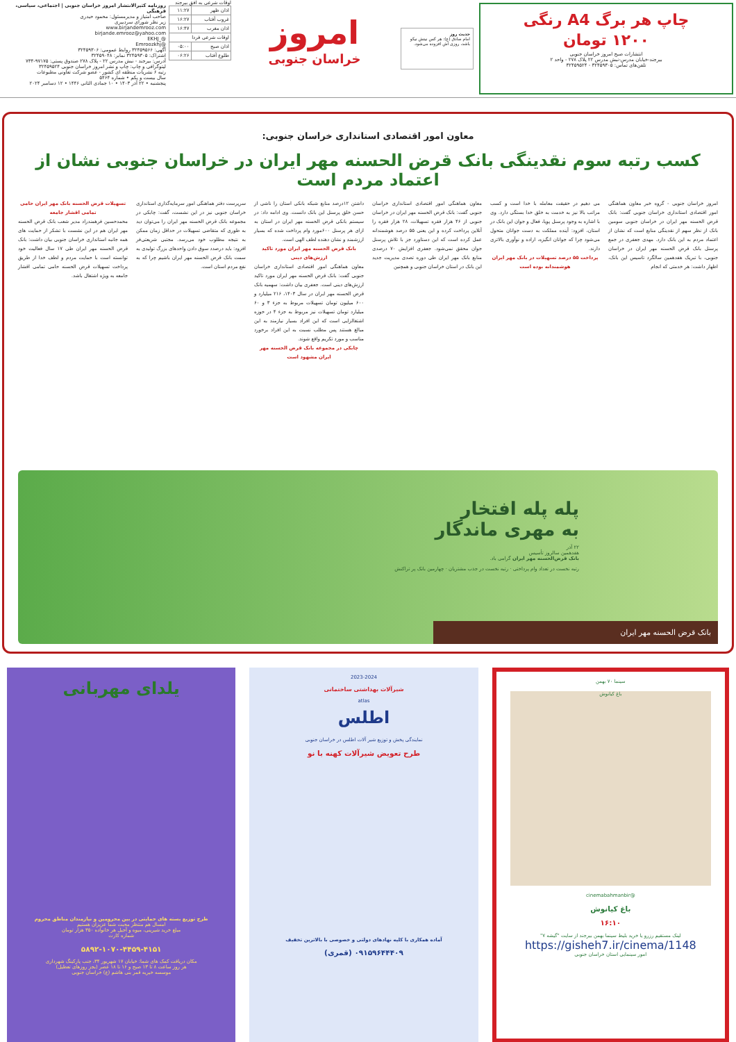چاپ هر برگ A4 رنگی
۱۲۰۰ تومان
انتشارات صبح امروز خراسان جنوبی
بیرجند-خیابان مدرس-نبش مدرس ۲۲ پلاک ۲۷۸ - واحد ۲
تلفن‌های تماس: ۳۲۴۵۹۳۰۵ - ۳۲۴۵۹۵۲۴
حدیث روز
امام صادق (ع): هر کس نیتش نیکو باشد، روزی اش افزوده می‌شود.
امروز
خراسان جنوبی
اوقات شرعی به افق بیرجند
| اذان ظهر | ۱۱:۲۷ |
| غروب آفتاب | ۱۶:۲۷ |
| اذان مغرب | ۱۶:۴۷ |
| اوقات شرعی فردا | |
| اذان صبح | ۰۵:۰۰ |
| طلوع آفتاب | ۰۶:۲۶ |
روزنامه کثیرالانتشار امروز خراسان جنوبی | اجتماعی، سیاسی، فرهنگی
صاحب امتیاز و مدیرمسئول: محمود حیدری
زیر نظر شورای سردبیری
www.birjandemrooz.com
birjande.emrooz@yahoo.com
@_EKHJ
@Emroozkhj
آگهی: ۳۲۴۵۹۵۶۶ روابط عمومی: ۳۲۴۵۹۳۰۶
اشتراک: ۳۲۴۵۹۳۰۵ نمابر: ۳۲۴۵۹۰۴۸
آدرس: بیرجند - نبش مدرس ۲۲ - پلاک ۲۷۸ صندوق پستی: ۹۷۱۷۵-۷۳۴
لیتوگرافی و چاپ: چاپ و نشر امروز خراسان جنوبی ۳۲۴۵۹۵۲۴
رتبه ۶ نشریات منطقه ای کشور - عضو شرکت تعاونی مطبوعات
سال بیست و یکم • شماره ۵۴۶۴
پنجشنبه • ۲۲ آذر ۱۴۰۳ • ۱۰ جمادی الثانی ۱۴۴۶ • ۱۲ دسامبر ۲۰۲۴
معاون امور اقتصادی استانداری خراسان جنوبی:
کسب رتبه سوم نقدینگی بانک قرض الحسنه مهر ایران در خراسان جنوبی نشان از اعتماد مردم است
امروز خراسان جنوبی - گروه خبر معاون هماهنگی امور اقتصادی استانداری خراسان جنوبی گفت: بانک قرض الحسنه مهر ایران در خراسان جنوبی سومین بانک از نظر سهم از نقدینگی منابع است که نشان از اعتماد مردم به این بانک دارد. مهدی جعفری در جمع پرسنل بانک قرض الحسنه مهر ایران در خراسان جنوبی، با تبریک هفدهمین سالگرد تاسیس این بانک، اظهار داشت: هر خدمتی که انجام
می دهیم در حقیقت معامله با خدا است و کسب مراتب بالا نیز به خدمت به خلق خدا بستگی دارد. وی با اشاره به وجود پرسنل پویا، فعال و جوان این بانک در استان، افزود: آینده مملکت به دست جوانان متحول می‌شود چرا که جوانان انگیزه، اراده و نوآوری بالاتری دارند.
پرداخت ۵۵ درصد تسهیلات در بانک مهر ایران هوشمندانه بوده است
معاون هماهنگی امور اقتصادی استانداری خراسان جنوبی گفت: بانک قرض الحسنه مهر ایران در خراسان جنوبی از ۴۶ هزار فقره تسهیلات، ۲۸ هزار فقره را آنلاین پرداخت کرده و این یعنی ۵۵ درصد هوشمندانه عمل کرده است که این دستاورد جز با تلاش پرسنل جوان محقق نمی‌شود. جعفری افزایش ۷۰ درصدی منابع بانک مهر ایران طی دوره تصدی مدیریت جدید این بانک در استان خراسان جنوبی و همچنین
داشتن ۱۲درصد منابع شبکه بانکی استان را ناشی از حسن خلق پرسنل این بانک دانست. وی ادامه داد: در سیستم بانکی قرض الحسنه مهر ایران در استان به ازای هر پرسنل ۶۰۰مورد وام پرداخت شده که بسیار ارزشمند و نشان دهنده لطف الهی است.
بانک قرض الحسنه مهر ایران مورد تاکید ارزش‌های دینی
معاون هماهنگی امور اقتصادی استانداری خراسان جنوبی گفت: بانک قرض الحسنه مهر ایران مورد تاکید ارزش‌های دینی است. جعفری بیان داشت: سهمیه بانک قرض الحسنه مهر ایران در سال ۱۴۰۳، ۲۱۶ میلیارد و ۶۰۰ میلیون تومان تسهیلات مربوط به جزء ۳ و ۶۰ میلیارد تومان تسهیلات نیز مربوط به جزء ۴ در حوزه اشتغالزایی است که این افراد بسیار نیازمند به این مبالغ هستند پس مطلب نسبت به این افراد برخورد مناسب و مورد تکریم واقع شوند.
چابکی در مجموعه بانک قرض الحسنه مهر ایران مشهود است
سرپرست دفتر هماهنگی امور سرمایه‌گذاری استانداری خراسان جنوبی نیز در این نشست، گفت: چابکی در مجموعه بانک قرض الحسنه مهر ایران را می‌توان دید به طوری که متقاضی تسهیلات در حداقل زمان ممکن به نتیجه مطلوب خود می‌رسد. مجتبی شریعتی‌فر افزود: باید درصدد سوق دادن واحدهای بزرگ تولیدی به سمت بانک قرض الحسنه مهر ایران باشیم چرا که به نفع مردم استان است.
تسهیلات قرض الحسنه بانک مهر ایران حامی تمامی اقشار جامعه
محمدحسین فرهمندراد مدیر شعب بانک قرض الحسنه مهر ایران هم در این نشست با تشکر از حمایت های همه جانبه استانداری خراسان جنوبی بیان داشت: بانک قرض الحسنه مهر ایران طی ۱۷ سال فعالیت خود توانسته است با حمایت مردم و لطف خدا از طریق پرداخت تسهیلات قرض الحسنه حامی تمامی اقشار جامعه به ویژه اشتغال باشد.
پله پله افتخار
به مهری ماندگار
۲۲ آذر
هفدهمین سالروز تأسیس
بانک قرض‌الحسنه مهر ایران گرامی باد.
رتبه نخست در تعداد وام پرداختی · رتبه نخست در جذب مشتریان · چهارمین بانک پر تراکنش
بانک قرض الحسنه مهر ایران
سینما ۷۰ بهمن
باغ کیانوش
@cinemabahmanbir
باغ کیانوش
۱۶:۱۰
لینک مستقیم رزرو یا خرید بلیط سینما بهمن بیرجند از سایت "گیشه ۷"
https://gisheh7.ir/cinema/1148
امور سینمایی استان خراسان جنوبی
2023-2024
شیرآلات بهداشتی ساختمانی
atlas
اطلس
نمایندگی پخش و توزیع شیر آلات اطلس در خراسان جنوبی
طرح تعویض شیرآلات کهنه با نو
آماده همکاری با کلیه نهادهای دولتی و خصوصی با بالاترین تخفیف
۰۹۱۵۹۶۴۴۴۰۹ (قمری)
یلدای مهربانی
طرح توزیع بسته های حمایتی در بین محرومین و نیازمندان مناطق محروم
امسال هم منتظر محبت شما عزیزان هستیم
مبلغ خرید شیرینی، میوه و آجیل هر خانواده ۳۵۰ هزار تومان
شماره کارت
۵۸۹۲-۱۰۷۰-۴۴۵۹-۴۱۵۱
مکان دریافت کمک های شما: خیابان ۱۷ شهریور ۳۴، جنب پارکینگ شهرداری
هر روز ساعت ۸ تا ۱۳ صبح و ۱۶ تا ۱۸ عصر (بجز روزهای تعطیل)
موسسه خیریه قمر بنی هاشم (ع) خراسان جنوبی